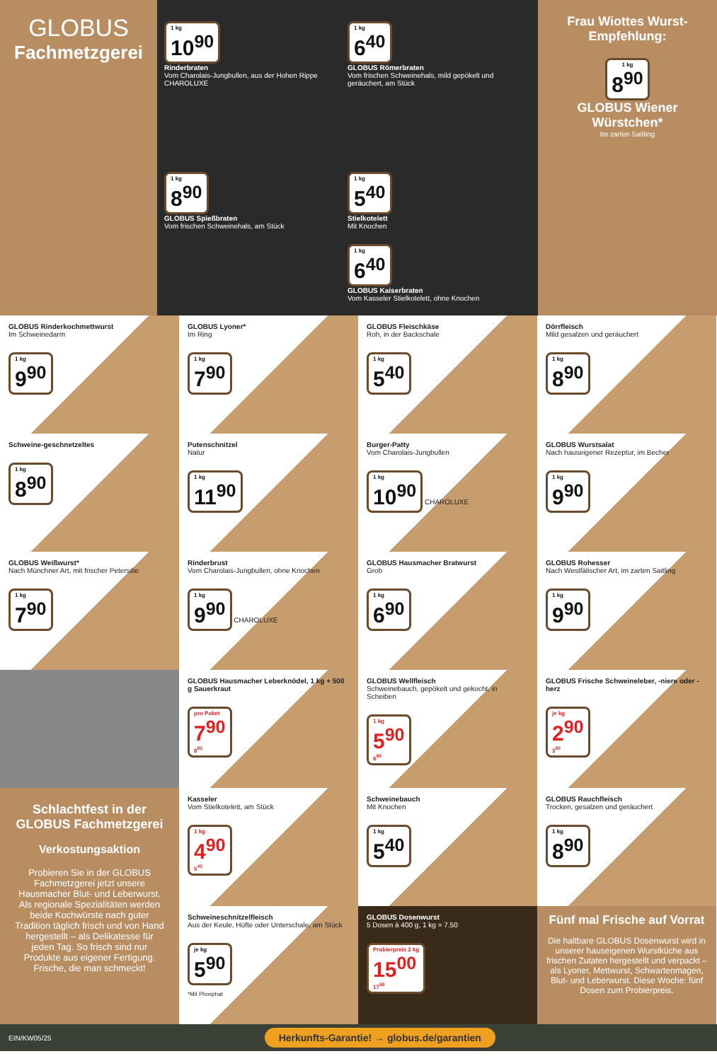GLOBUS
Fachmetzgerei
1 kg 10<sup>90</sup>
Rinderbraten
Vom Charolais-Jungbullen, aus der Hohen Rippe
CHAROLUXE
1 kg 6<sup>40</sup>
GLOBUS Römerbraten
Vom frischen Schweinehals, mild gepökelt und geräuchert, am Stück
1 kg 8<sup>90</sup>
GLOBUS Spießbraten
Vom frischen Schweinehals, am Stück
1 kg 5<sup>40</sup>
Stielkotelett
Mit Knochen
1 kg 6<sup>40</sup>
GLOBUS Kaiserbraten
Vom Kasseler Stielkotelett, ohne Knochen
Frau Wiottes Wurst-Empfehlung:
1 kg 8<sup>90</sup>
GLOBUS Wiener Würstchen*
Im zarten Saitling
GLOBUS Rinderkochmettwurst
Im Schweinedarm
1 kg 9<sup>90</sup>
GLOBUS Lyoner*
Im Ring
1 kg 7<sup>90</sup>
GLOBUS Fleischkäse
Roh, in der Backschale
1 kg 5<sup>40</sup>
Dörrfleisch
Mild gesalzen und geräuchert
1 kg 8<sup>90</sup>
Schweine-geschnetzeltes
1 kg 8<sup>90</sup>
Putenschnitzel
Natur
1 kg 11<sup>90</sup>
Burger-Patty
Vom Charolais-Jungbullen
1 kg 10<sup>90</sup> CHAROLUXE
GLOBUS Wurstsalat
Nach hauseigener Rezeptur, im Becher
1 kg 9<sup>90</sup>
GLOBUS Weißwurst*
Nach Münchner Art, mit frischer Petersilie
1 kg 7<sup>90</sup>
Rinderbrust
Vom Charolais-Jungbullen, ohne Knochen
1 kg 9<sup>90</sup> CHAROLUXE
GLOBUS Hausmacher Bratwurst
Grob
1 kg 6<sup>90</sup>
GLOBUS Rohesser
Nach Westfälischer Art, im zarten Saitling
1 kg 9<sup>90</sup>
GLOBUS Hausmacher Leberknödel, 1 kg + 500 g Sauerkraut
pro Paket 7<sup>90</sup> 8<sup>85</sup>
GLOBUS Wellfleisch
Schweinebauch, gepökelt und gekocht, in Scheiben
1 kg 5<sup>90</sup> 6<sup>90</sup>
GLOBUS Frische Schweineleber, -niere oder -herz
je kg 2<sup>90</sup> 3<sup>90</sup>
Schlachtfest in der GLOBUS Fachmetzgerei
Verkostungsaktion
Probieren Sie in der GLOBUS Fachmetzgerei jetzt unsere Hausmacher Blut- und Leberwurst. Als regionale Spezialitäten werden beide Kochwürste nach guter Tradition täglich frisch und von Hand hergestellt – als Delikatesse für jeden Tag. So frisch sind nur Produkte aus eigener Fertigung. Frische, die man schmeckt!
Kasseler
Vom Stielkotelett, am Stück
1 kg 4<sup>90</sup> 5<sup>40</sup>
Schweinebauch
Mit Knochen
1 kg 5<sup>40</sup>
GLOBUS Rauchfleisch
Trocken, gesalzen und geräuchert
1 kg 8<sup>90</sup>
Schweineschnitzelfleisch
Aus der Keule, Hüfte oder Unterschale, am Stück
je kg 5<sup>90</sup>
*Mit Phosphat
GLOBUS Dosenwurst
5 Dosen à 400 g, 1 kg = 7.50
Probierpreis 2 kg 15<sup>00</sup> 17<sup>50</sup>
Fünf mal Frische auf Vorrat
Die haltbare GLOBUS Dosenwurst wird in unserer hauseigenen Wurstküche aus frischen Zutaten hergestellt und verpackt – als Lyoner, Mettwurst, Schwartenmagen, Blut- und Leberwurst. Diese Woche: fünf Dosen zum Probierpreis.
EIN/KW05/25 Herkunfts-Garantie! → globus.de/garantien